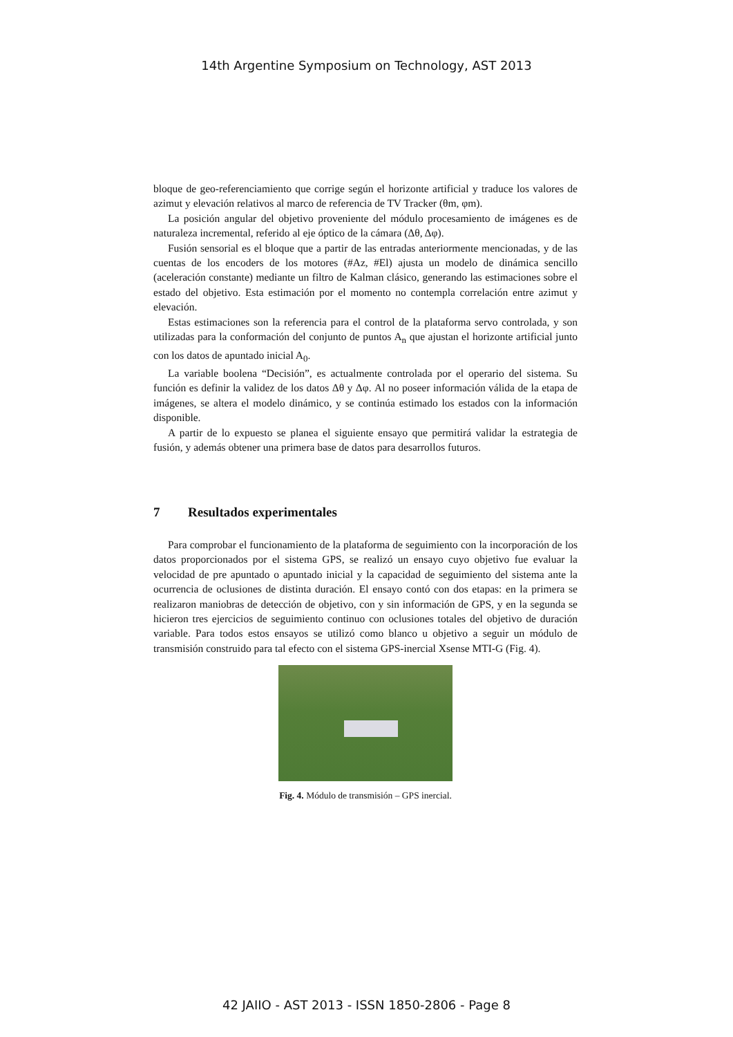14th Argentine Symposium on Technology, AST 2013
bloque de geo-referenciamiento que corrige según el horizonte artificial y traduce los valores de azimut y elevación relativos al marco de referencia de TV Tracker (θm, φm).
La posición angular del objetivo proveniente del módulo procesamiento de imágenes es de naturaleza incremental, referido al eje óptico de la cámara (Δθ, Δφ).
Fusión sensorial es el bloque que a partir de las entradas anteriormente mencionadas, y de las cuentas de los encoders de los motores (#Az, #El) ajusta un modelo de dinámica sencillo (aceleración constante) mediante un filtro de Kalman clásico, generando las estimaciones sobre el estado del objetivo. Esta estimación por el momento no contempla correlación entre azimut y elevación.
Estas estimaciones son la referencia para el control de la plataforma servo controlada, y son utilizadas para la conformación del conjunto de puntos A<sub>n</sub> que ajustan el horizonte artificial junto con los datos de apuntado inicial A<sub>0</sub>.
La variable boolena “Decisión”, es actualmente controlada por el operario del sistema. Su función es definir la validez de los datos Δθ y Δφ. Al no poseer información válida de la etapa de imágenes, se altera el modelo dinámico, y se continúa estimado los estados con la información disponible.
A partir de lo expuesto se planea el siguiente ensayo que permitirá validar la estrategia de fusión, y además obtener una primera base de datos para desarrollos futuros.
7 Resultados experimentales
Para comprobar el funcionamiento de la plataforma de seguimiento con la incorporación de los datos proporcionados por el sistema GPS, se realizó un ensayo cuyo objetivo fue evaluar la velocidad de pre apuntado o apuntado inicial y la capacidad de seguimiento del sistema ante la ocurrencia de oclusiones de distinta duración. El ensayo contó con dos etapas: en la primera se realizaron maniobras de detección de objetivo, con y sin información de GPS, y en la segunda se hicieron tres ejercicios de seguimiento continuo con oclusiones totales del objetivo de duración variable. Para todos estos ensayos se utilizó como blanco u objetivo a seguir un módulo de transmisión construido para tal efecto con el sistema GPS-inercial Xsense MTI-G (Fig. 4).
Fig. 4. Módulo de transmisión – GPS inercial.
42 JAIIO - AST 2013 - ISSN 1850-2806 - Page 8